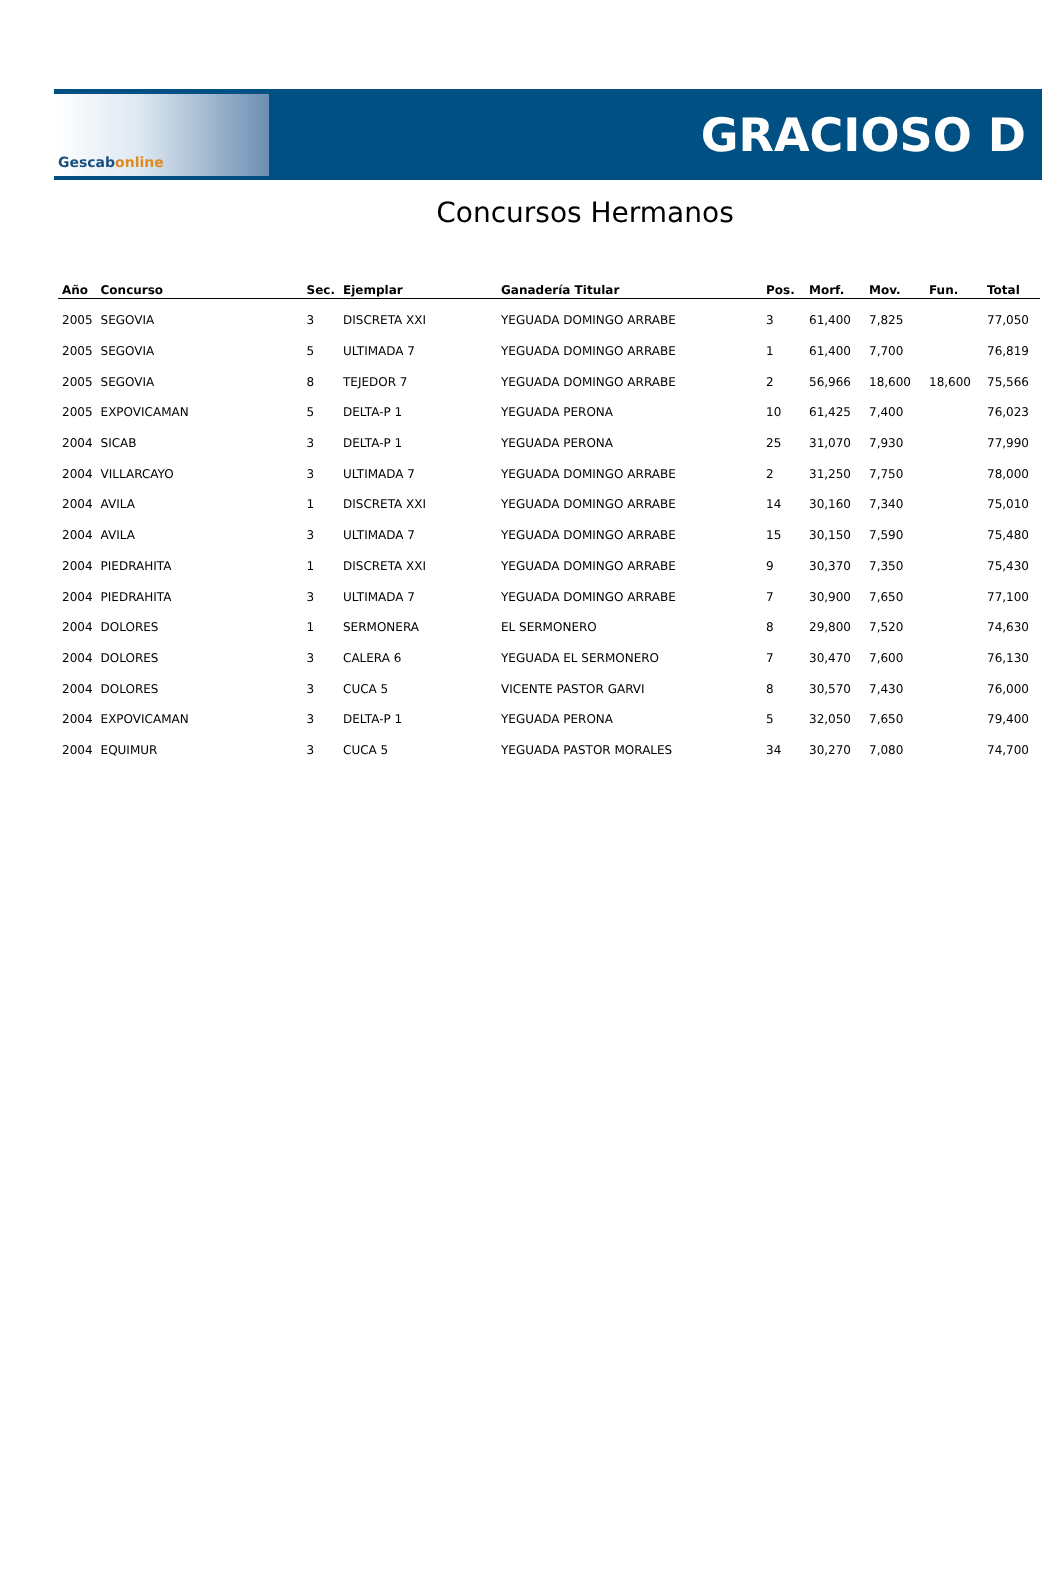Gescab online
GRACIOSO D
Concursos Hermanos
| Año | Concurso | Sec. | Ejemplar | Ganadería Titular | Pos. | Morf. | Mov. | Fun. | Total |
| --- | --- | --- | --- | --- | --- | --- | --- | --- | --- |
| 2005 | SEGOVIA | 3 | DISCRETA XXI | YEGUADA DOMINGO ARRABE | 3 | 61,400 | 7,825 | | 77,050 |
| 2005 | SEGOVIA | 5 | ULTIMADA 7 | YEGUADA DOMINGO ARRABE | 1 | 61,400 | 7,700 | | 76,819 |
| 2005 | SEGOVIA | 8 | TEJEDOR 7 | YEGUADA DOMINGO ARRABE | 2 | 56,966 | 18,600 | 18,600 | 75,566 |
| 2005 | EXPOVICAMAN | 5 | DELTA-P 1 | YEGUADA PERONA | 10 | 61,425 | 7,400 | | 76,023 |
| 2004 | SICAB | 3 | DELTA-P 1 | YEGUADA PERONA | 25 | 31,070 | 7,930 | | 77,990 |
| 2004 | VILLARCAYO | 3 | ULTIMADA 7 | YEGUADA DOMINGO ARRABE | 2 | 31,250 | 7,750 | | 78,000 |
| 2004 | AVILA | 1 | DISCRETA XXI | YEGUADA DOMINGO ARRABE | 14 | 30,160 | 7,340 | | 75,010 |
| 2004 | AVILA | 3 | ULTIMADA 7 | YEGUADA DOMINGO ARRABE | 15 | 30,150 | 7,590 | | 75,480 |
| 2004 | PIEDRAHITA | 1 | DISCRETA XXI | YEGUADA DOMINGO ARRABE | 9 | 30,370 | 7,350 | | 75,430 |
| 2004 | PIEDRAHITA | 3 | ULTIMADA 7 | YEGUADA DOMINGO ARRABE | 7 | 30,900 | 7,650 | | 77,100 |
| 2004 | DOLORES | 1 | SERMONERA | EL SERMONERO | 8 | 29,800 | 7,520 | | 74,630 |
| 2004 | DOLORES | 3 | CALERA 6 | YEGUADA EL SERMONERO | 7 | 30,470 | 7,600 | | 76,130 |
| 2004 | DOLORES | 3 | CUCA 5 | VICENTE PASTOR GARVI | 8 | 30,570 | 7,430 | | 76,000 |
| 2004 | EXPOVICAMAN | 3 | DELTA-P 1 | YEGUADA PERONA | 5 | 32,050 | 7,650 | | 79,400 |
| 2004 | EQUIMUR | 3 | CUCA 5 | YEGUADA PASTOR MORALES | 34 | 30,270 | 7,080 | | 74,700 |